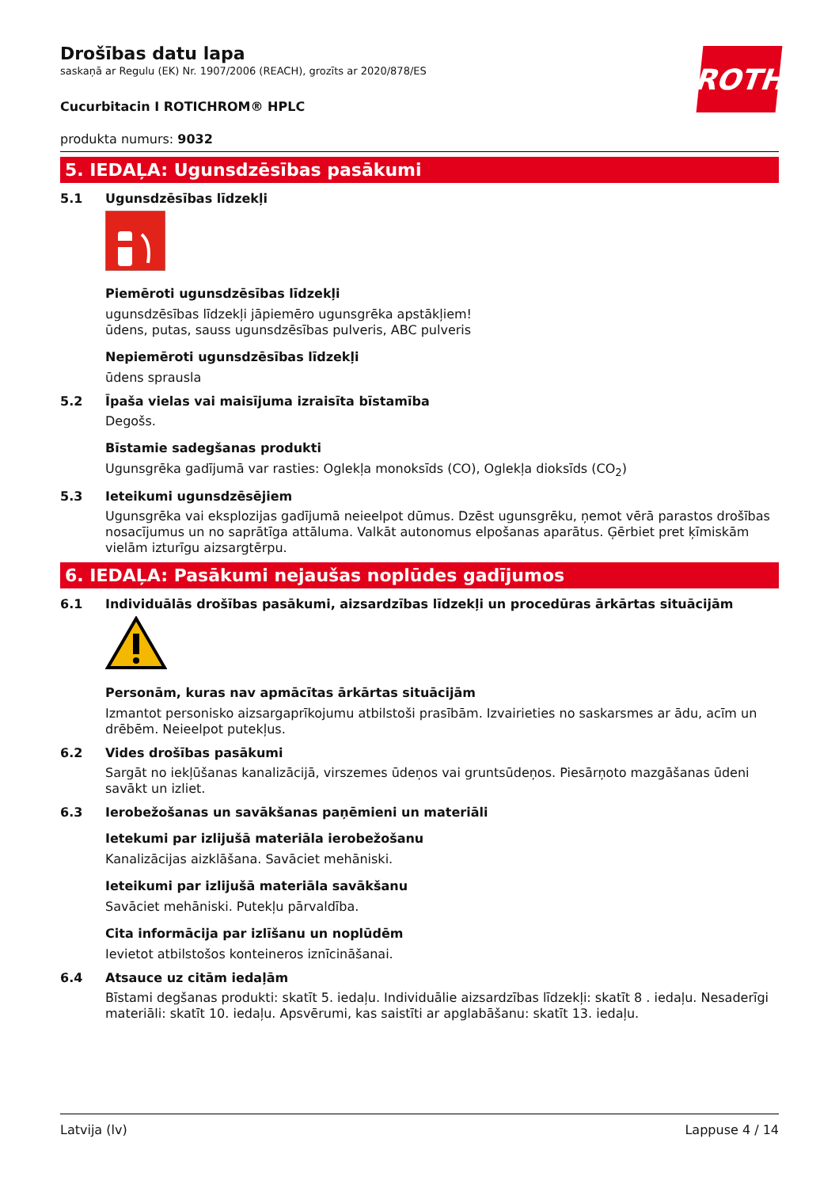ROTH
Drošības datu lapa
saskaņā ar Regulu (EK) Nr. 1907/2006 (REACH), grozīts ar 2020/878/ES
Cucurbitacin I ROTICHROM® HPLC
produkta numurs: 9032
5. IEDAĻA: Ugunsdzēsības pasākumi
5.1 Ugunsdzēsības līdzekļi
Piemēroti ugunsdzēsības līdzekļi
ugunsdzēsības līdzekļi jāpiemēro ugunsgrēka apstākļiem!
ūdens, putas, sauss ugunsdzēsības pulveris, ABC pulveris
Nepiemēroti ugunsdzēsības līdzekļi
ūdens sprausla
5.2 Īpaša vielas vai maisījuma izraisīta bīstamība
Degošs.
Bīstamie sadegšanas produkti
Ugunsgrēka gadījumā var rasties: Oglekļa monoksīds (CO), Oglekļa dioksīds (CO<sub>2</sub>)
5.3 Ieteikumi ugunsdzēsējiem
Ugunsgrēka vai eksplozijas gadījumā neieelpot dūmus. Dzēst ugunsgrēku, ņemot vērā parastos drošības nosacījumus un no saprātīga attāluma. Valkāt autonomus elpošanas aparātus. Ģērbiet pret ķīmiskām vielām izturīgu aizsargtērpu.
6. IEDAĻA: Pasākumi nejaušas noplūdes gadījumos
6.1 Individuālās drošības pasākumi, aizsardzības līdzekļi un procedūras ārkārtas situācijām
Personām, kuras nav apmācītas ārkārtas situācijām
Izmantot personisko aizsargaprīkojumu atbilstoši prasībām. Izvairieties no saskarsmes ar ādu, acīm un drēbēm. Neieelpot putekļus.
6.2 Vides drošības pasākumi
Sargāt no iekļūšanas kanalizācijā, virszemes ūdeņos vai gruntsūdeņos. Piesārņoto mazgāšanas ūdeni savākt un izliet.
6.3 Ierobežošanas un savākšanas paņēmieni un materiāli
Ietekumi par izlijušā materiāla ierobežošanu
Kanalizācijas aizklāšana. Savāciet mehāniski.
Ieteikumi par izlijušā materiāla savākšanu
Savāciet mehāniski. Putekļu pārvaldība.
Cita informācija par izlīšanu un noplūdēm
Ievietot atbilstošos konteineros iznīcināšanai.
6.4 Atsauce uz citām iedaļām
Bīstami degšanas produkti: skatīt 5. iedaļu. Individuālie aizsardzības līdzekļi: skatīt 8 . iedaļu. Nesaderīgi materiāli: skatīt 10. iedaļu. Apsvērumi, kas saistīti ar apglabāšanu: skatīt 13. iedaļu.
Latvija (lv) Lappuse 4 / 14